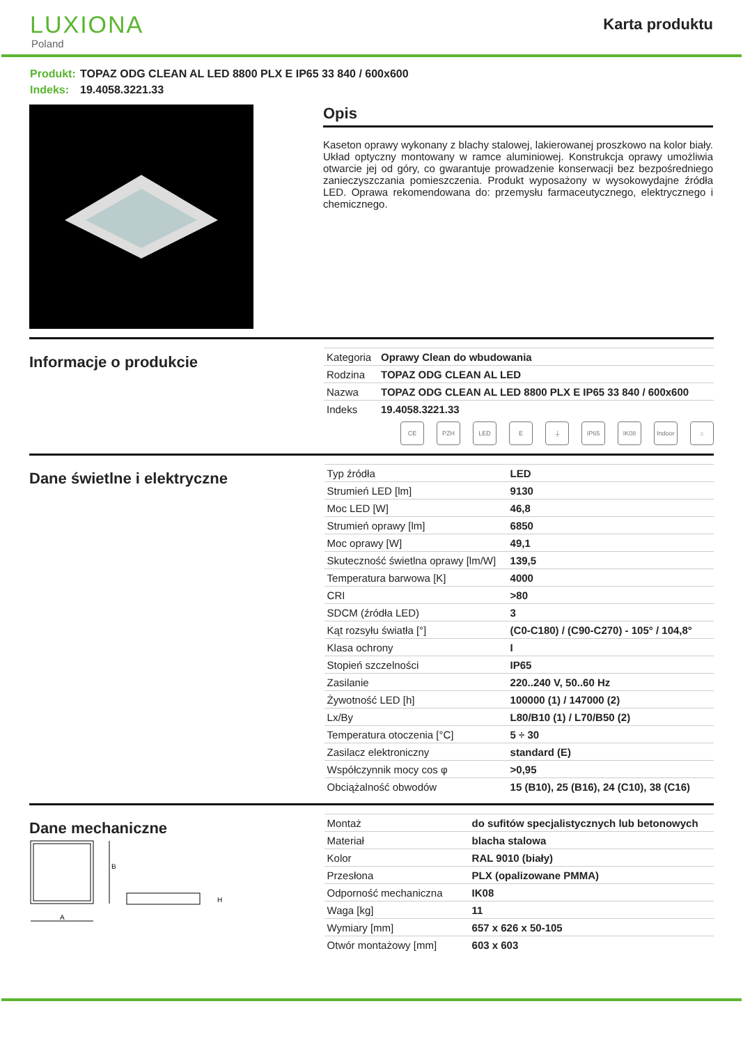LUXIONA
Poland
Karta produktu
Produkt: TOPAZ ODG CLEAN AL LED 8800 PLX E IP65 33 840 / 600x600
Indeks: 19.4058.3221.33
Opis
Kaseton oprawy wykonany z blachy stalowej, lakierowanej proszkowo na kolor biały. Układ optyczny montowany w ramce aluminiowej. Konstrukcja oprawy umożliwia otwarcie jej od góry, co gwarantuje prowadzenie konserwacji bez bezpośredniego zanieczyszczania pomieszczenia. Produkt wyposażony w wysokowydajne źródła LED. Oprawa rekomendowana do: przemysłu farmaceutycznego, elektrycznego i chemicznego.
Informacje o produkcie
| Kategoria | Oprawy Clean do wbudowania |
| Rodzina | TOPAZ ODG CLEAN AL LED |
| Nazwa | TOPAZ ODG CLEAN AL LED 8800 PLX E IP65 33 840 / 600x600 |
| Indeks | 19.4058.3221.33 |
CE PZH LED E ⏚ IP65 IK08 Indoor
⌂
Dane świetlne i elektryczne
| Typ źródła | LED |
| Strumień LED [lm] | 9130 |
| Moc LED [W] | 46,8 |
| Strumień oprawy [lm] | 6850 |
| Moc oprawy [W] | 49,1 |
| Skuteczność świetlna oprawy [lm/W] | 139,5 |
| Temperatura barwowa [K] | 4000 |
| CRI | >80 |
| SDCM (źródła LED) | 3 |
| Kąt rozsyłu światła [°] | (C0-C180) / (C90-C270) - 105° / 104,8° |
| Klasa ochrony | I |
| Stopień szczelności | IP65 |
| Zasilanie | 220..240 V, 50..60 Hz |
| Żywotność LED [h] | 100000 (1) / 147000 (2) |
| Lx/By | L80/B10 (1) / L70/B50 (2) |
| Temperatura otoczenia [°C] | 5 ÷ 30 |
| Zasilacz elektroniczny | standard (E) |
| Współczynnik mocy cos φ | >0,95 |
| Obciążalność obwodów | 15 (B10), 25 (B16), 24 (C10), 38 (C16) |
Dane mechaniczne
B
A
H
| Montaż | do sufitów specjalistycznych lub betonowych |
| Materiał | blacha stalowa |
| Kolor | RAL 9010 (biały) |
| Przesłona | PLX (opalizowane PMMA) |
| Odporność mechaniczna | IK08 |
| Waga [kg] | 11 |
| Wymiary [mm] | 657 x 626 x 50-105 |
| Otwór montażowy [mm] | 603 x 603 |